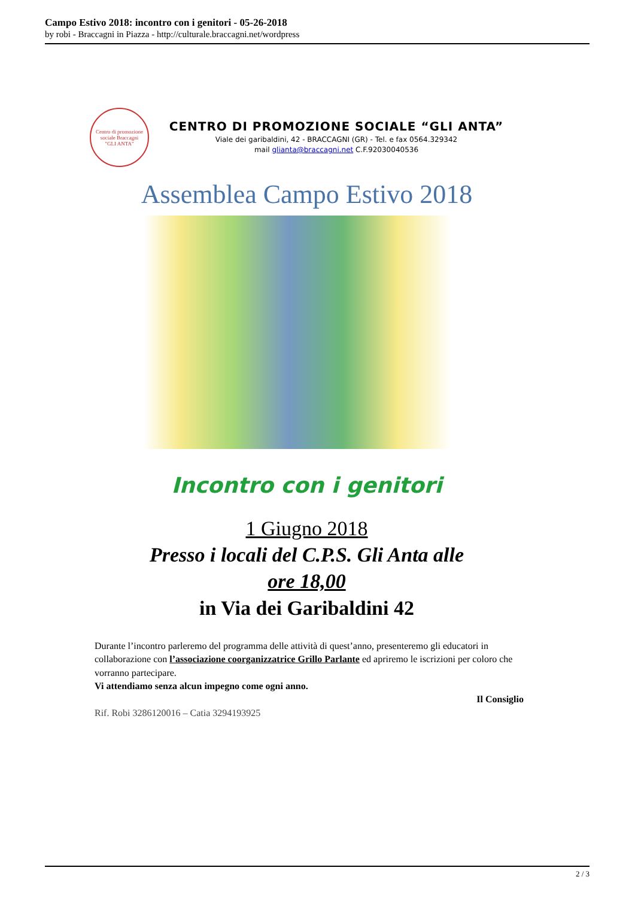Campo Estivo 2018: incontro con i genitori - 05-26-2018
by robi - Braccagni in Piazza - http://culturale.braccagni.net/wordpress
Centro di promozione sociale Braccagni
"GLI ANTA"
CENTRO DI PROMOZIONE SOCIALE “GLI ANTA”
Viale dei garibaldini, 42 - BRACCAGNI (GR) - Tel. e fax 0564.329342
mail glianta@braccagni.net C.F.92030040536
Assemblea Campo Estivo 2018
Incontro con i genitori
1 Giugno 2018
Presso i locali del C.P.S. Gli Anta alle
ore 18,00
in Via dei Garibaldini 42
Durante l’incontro parleremo del programma delle attività di quest’anno, presenteremo gli educatori in collaborazione con l’associazione coorganizzatrice Grillo Parlante ed apriremo le iscrizioni per coloro che vorranno partecipare.
Vi attendiamo senza alcun impegno come ogni anno.
Il Consiglio
Rif. Robi 3286120016 – Catia 3294193925
2 / 3